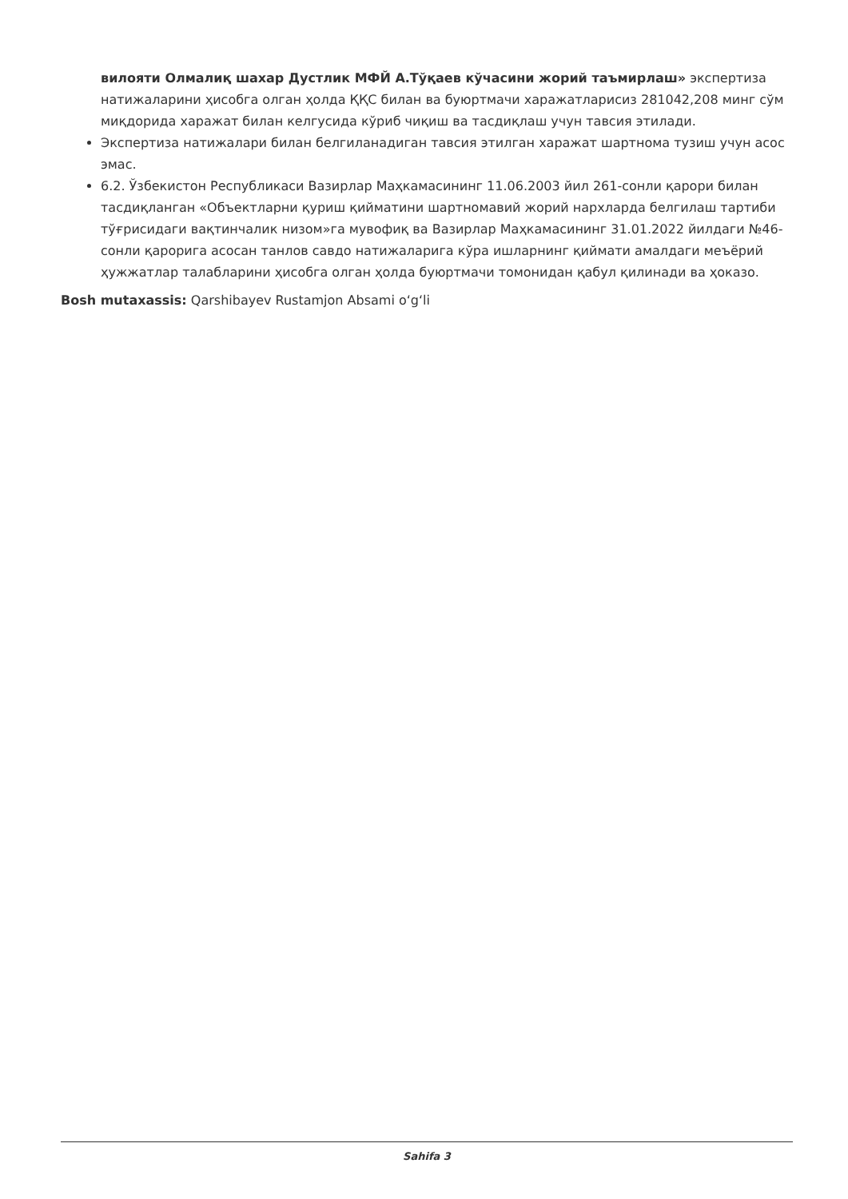вилояти Олмалиқ шахар Дустлик МФЙ А.Тўқаев кўчасини жорий таъмирлаш» экспертиза натижаларини ҳисобга олган ҳолда ҚҚС билан ва буюртмачи харажатларисиз 281042,208 минг сўм миқдорида харажат билан келгусида кўриб чиқиш ва тасдиқлаш учун тавсия этилади.
Экспертиза натижалари билан белгиланадиган тавсия этилган харажат шартнома тузиш учун асос эмас.
6.2. Ўзбекистон Республикаси Вазирлар Маҳкамасининг 11.06.2003 йил 261-сонли қарори билан тасдиқланган «Объектларни қуриш қийматини шартномавий жорий нархларда белгилаш тартиби тўғрисидаги вақтинчалик низом»га мувофиқ ва Вазирлар Маҳкамасининг 31.01.2022 йилдаги №46-сонли қарорига асосан танлов савдо натижаларига кўра ишларнинг қиймати амалдаги меъёрий ҳужжатлар талабларини ҳисобга олган ҳолда буюртмачи томонидан қабул қилинади ва ҳоказо.
Bosh mutaxassis: Qarshibayev Rustamjon Absami o‘g‘li
Sahifa 3